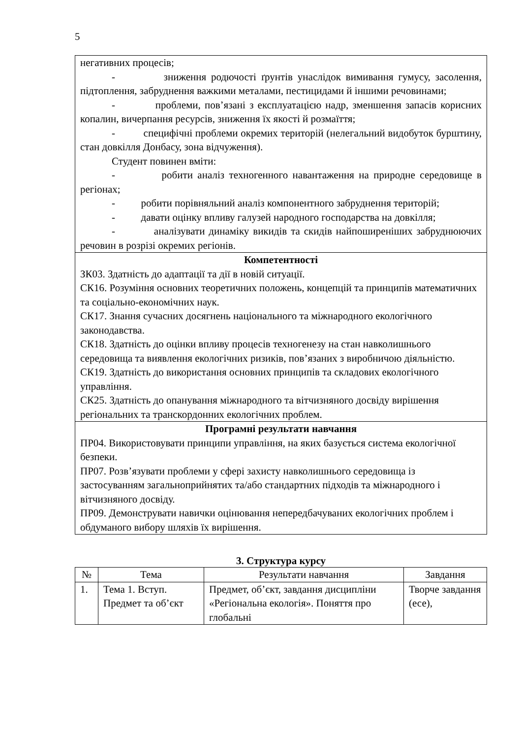5
| негативних процесів; - зниження родючості ґрунтів унаслідок вимивання гумусу, засолення, підтоплення, забруднення важкими металами, пестицидами й іншими речовинами; - проблеми, пов’язані з експлуатацією надр, зменшення запасів корисних копалин, вичерпання ресурсів, зниження їх якості й розмаїття; - специфічні проблеми окремих територій (нелегальний видобуток бурштину, стан довкілля Донбасу, зона відчуження). Студент повинен вміти: - робити аналіз техногенного навантаження на природне середовище в регіонах; - робити порівняльний аналіз компонентного забруднення територій; - давати оцінку впливу галузей народного господарства на довкілля; - аналізувати динаміку викидів та скидів найпоширеніших забруднюючих речовин в розрізі окремих регіонів. |
| Компетентності ЗК03. Здатність до адаптації та дії в новій ситуації. СК16. Розуміння основних теоретичних положень, концепцій та принципів математичних та соціально-економічних наук. СК17. Знання сучасних досягнень національного та міжнародного екологічного законодавства. СК18. Здатність до оцінки впливу процесів техногенезу на стан навколишнього середовища та виявлення екологічних ризиків, пов’язаних з виробничою діяльністю. СК19. Здатність до використання основних принципів та складових екологічного управління. СК25. Здатність до опанування міжнародного та вітчизняного досвіду вирішення регіональних та транскордонних екологічних проблем. |
| Програмні результати навчання ПР04. Використовувати принципи управління, на яких базується система екологічної безпеки. ПР07. Розв’язувати проблеми у сфері захисту навколишнього середовища із застосуванням загальноприйнятих та/або стандартних підходів та міжнародного і вітчизняного досвіду. ПР09. Демонструвати навички оцінювання непередбачуваних екологічних проблем і обдуманого вибору шляхів їх вирішення. |
3. Структура курсу
| № | Тема | Результати навчання | Завдання |
| --- | --- | --- | --- |
| 1. | Тема 1. Вступ. Предмет та об’єкт | Предмет, об’єкт, завдання дисципліни «Регіональна екологія». Поняття про глобальні | Творче завдання (есе), |